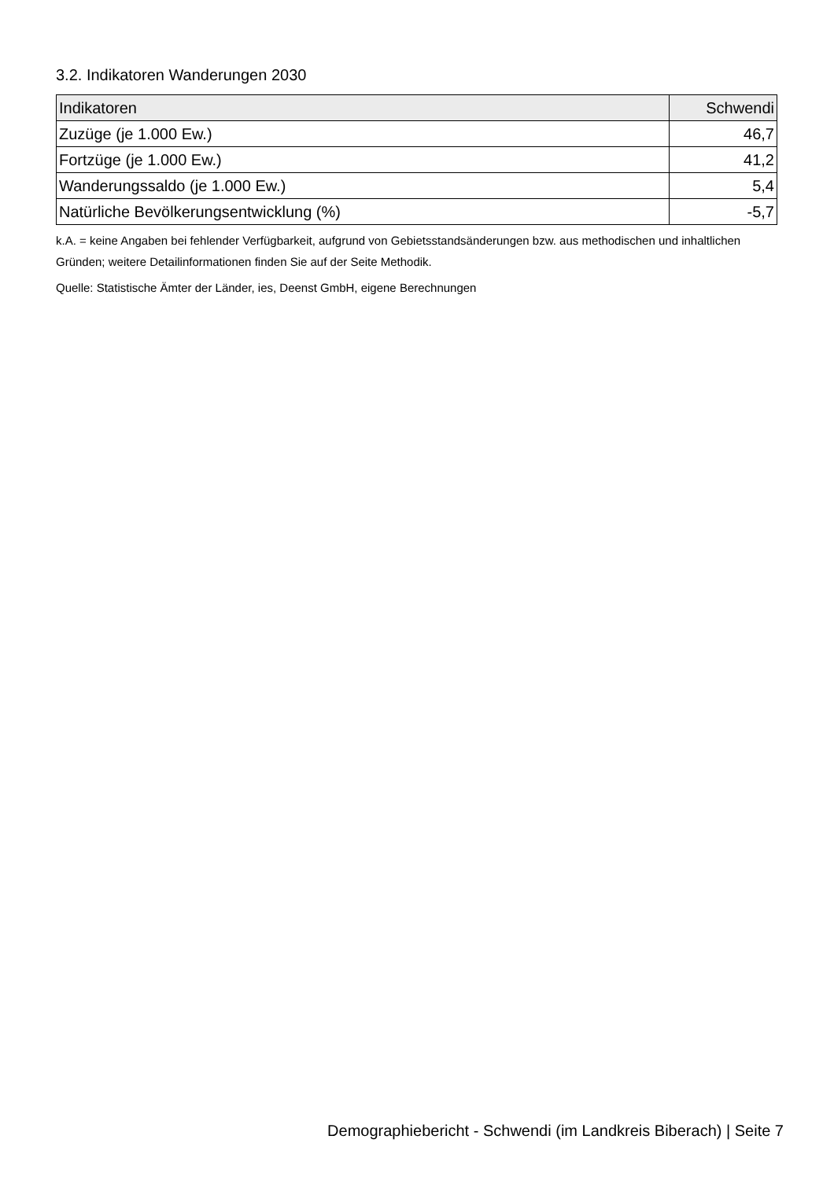3.2. Indikatoren Wanderungen 2030
| Indikatoren | Schwendi |
| --- | --- |
| Zuzüge (je 1.000 Ew.) | 46,7 |
| Fortzüge (je 1.000 Ew.) | 41,2 |
| Wanderungssaldo (je 1.000 Ew.) | 5,4 |
| Natürliche Bevölkerungsentwicklung (%) | -5,7 |
k.A. = keine Angaben bei fehlender Verfügbarkeit, aufgrund von Gebietsstandsänderungen bzw. aus methodischen und inhaltlichen Gründen; weitere Detailinformationen finden Sie auf der Seite Methodik.
Quelle: Statistische Ämter der Länder, ies, Deenst GmbH, eigene Berechnungen
Demographiebericht - Schwendi (im Landkreis Biberach) | Seite 7